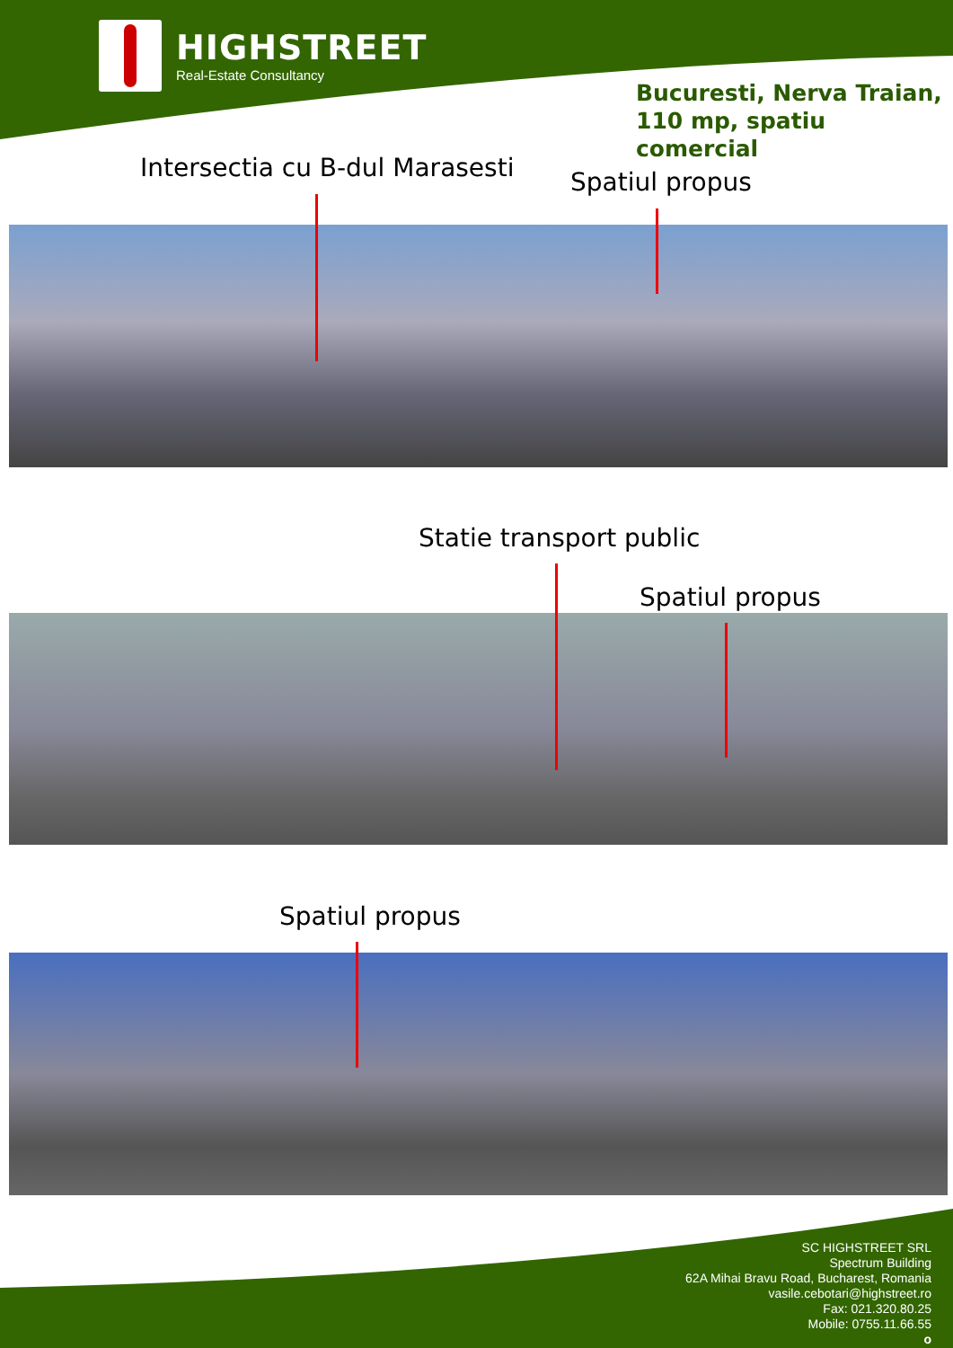HIGHSTREET
Real-Estate Consultancy
Bucuresti, Nerva Traian,
110 mp, spatiu comercial
Intersectia cu B-dul Marasesti Spatiul propus
Statie transport public
Spatiul propus
Spatiul propus
SC HIGHSTREET SRL
Spectrum Building
62A Mihai Bravu Road, Bucharest, Romania
vasile.cebotari@highstreet.ro
Fax: 021.320.80.25
Mobile: 0755.11.66.55
o